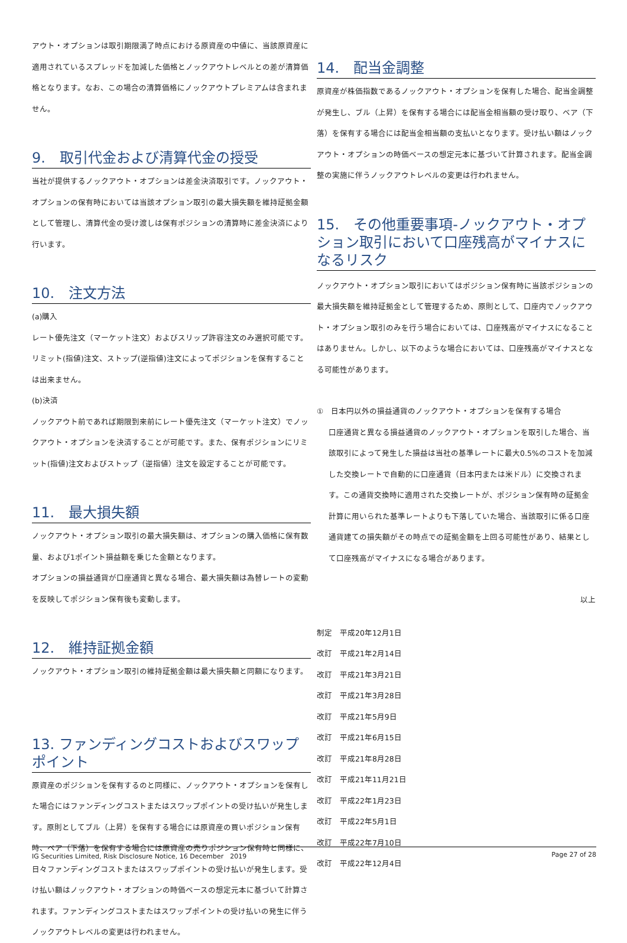アウト・オプションは取引期限満了時点における原資産の中値に、当該原資産に適用されているスプレッドを加減した価格とノックアウトレベルとの差が清算価格となります。なお、この場合の清算価格にノックアウトプレミアムは含まれません。
9.　取引代金および清算代金の授受
当社が提供するノックアウト・オプションは差金決済取引です。ノックアウト・オプションの保有時においては当該オプション取引の最大損失額を維持証拠金額として管理し、清算代金の受け渡しは保有ポジションの清算時に差金決済により行います。
10.　注文方法
(a)購入
レート優先注文（マーケット注文）およびスリップ許容注文のみ選択可能です。リミット(指値)注文、ストップ(逆指値)注文によってポジションを保有することは出来ません。
(b)決済
ノックアウト前であれば期限到来前にレート優先注文（マーケット注文）でノックアウト・オプションを決済することが可能です。また、保有ポジションにリミット(指値)注文およびストップ（逆指値）注文を設定することが可能です。
11.　最大損失額
ノックアウト・オプション取引の最大損失額は、オプションの購入価格に保有数量、および1ポイント損益額を乗じた金額となります。
オプションの損益通貨が口座通貨と異なる場合、最大損失額は為替レートの変動を反映してポジション保有後も変動します。
12.　維持証拠金額
ノックアウト・オプション取引の維持証拠金額は最大損失額と同額になります。
13. ファンディングコストおよびスワップポイント
原資産のポジションを保有するのと同様に、ノックアウト・オプションを保有した場合にはファンディングコストまたはスワップポイントの受け払いが発生します。原則としてブル（上昇）を保有する場合には原資産の買いポジション保有時、ベア（下落）を保有する場合には原資産の売りポジション保有時と同様に、日々ファンディングコストまたはスワップポイントの受け払いが発生します。受け払い額はノックアウト・オプションの時価ベースの想定元本に基づいて計算されます。ファンディングコストまたはスワップポイントの受け払いの発生に伴うノックアウトレベルの変更は行われません。
14.　配当金調整
原資産が株価指数であるノックアウト・オプションを保有した場合、配当金調整が発生し、ブル（上昇）を保有する場合には配当金相当額の受け取り、ベア（下落）を保有する場合には配当金相当額の支払いとなります。受け払い額はノックアウト・オプションの時価ベースの想定元本に基づいて計算されます。配当金調整の実施に伴うノックアウトレベルの変更は行われません。
15.　その他重要事項-ノックアウト・オプション取引において口座残高がマイナスになるリスク
ノックアウト・オプション取引においてはポジション保有時に当該ポジションの最大損失額を維持証拠金として管理するため、原則として、口座内でノックアウト・オプション取引のみを行う場合においては、口座残高がマイナスになることはありません。しかし、以下のような場合においては、口座残高がマイナスとなる可能性があります。
①　日本円以外の損益通貨のノックアウト・オプションを保有する場合
口座通貨と異なる損益通貨のノックアウト・オプションを取引した場合、当該取引によって発生した損益は当社の基準レートに最大0.5%のコストを加減した交換レートで自動的に口座通貨（日本円または米ドル）に交換されます。この通貨交換時に適用された交換レートが、ポジション保有時の証拠金計算に用いられた基準レートよりも下落していた場合、当該取引に係る口座通貨建ての損失額がその時点での証拠金額を上回る可能性があり、結果として口座残高がマイナスになる場合があります。
以上
制定　平成20年12月1日
改訂　平成21年2月14日
改訂　平成21年3月21日
改訂　平成21年3月28日
改訂　平成21年5月9日
改訂　平成21年6月15日
改訂　平成21年8月28日
改訂　平成21年11月21日
改訂　平成22年1月23日
改訂　平成22年5月1日
改訂　平成22年7月10日
改訂　平成22年12月4日
IG Securities Limited, Risk Disclosure Notice, 16 December　2019 Page 27 of 28